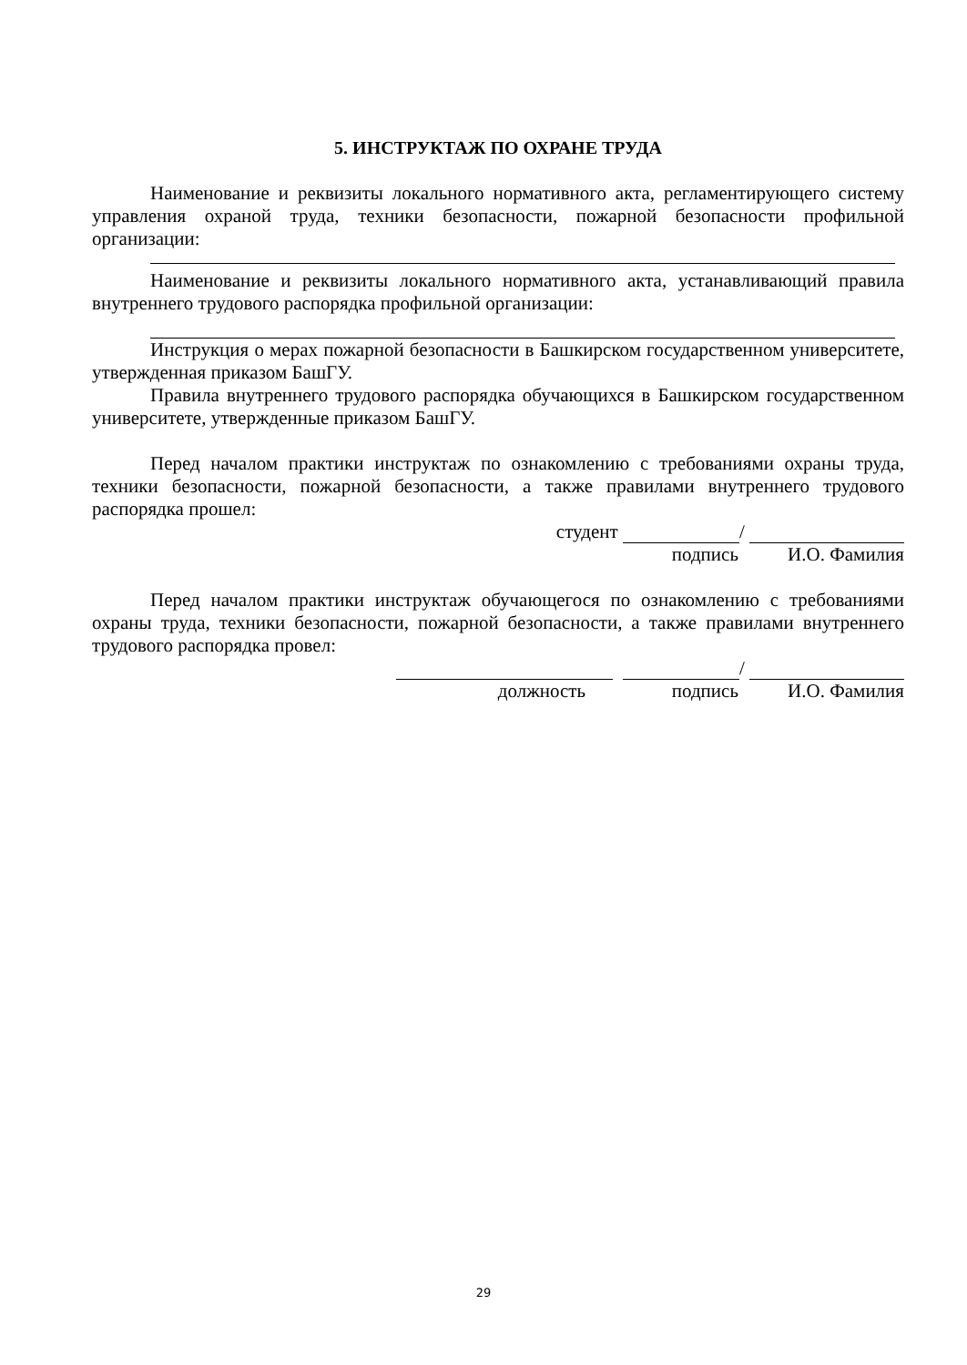5. ИНСТРУКТАЖ ПО ОХРАНЕ ТРУДА
Наименование и реквизиты локального нормативного акта, регламентирующего систему управления охраной труда, техники безопасности, пожарной безопасности профильной организации:
Наименование и реквизиты локального нормативного акта, устанавливающий правила внутреннего трудового распорядка профильной организации:
Инструкция о мерах пожарной безопасности в Башкирском государственном университете, утвержденная приказом БашГУ.
Правила внутреннего трудового распорядка обучающихся в Башкирском государственном университете, утвержденные приказом БашГУ.
Перед началом практики инструктаж по ознакомлению с требованиями охраны труда, техники безопасности, пожарной безопасности, а также правилами внутреннего трудового распорядка прошел:
студент /
подпись И.О. Фамилия
Перед началом практики инструктаж обучающегося по ознакомлению с требованиями охраны труда, техники безопасности, пожарной безопасности, а также правилами внутреннего трудового распорядка провел:
/
должность подпись И.О. Фамилия
29